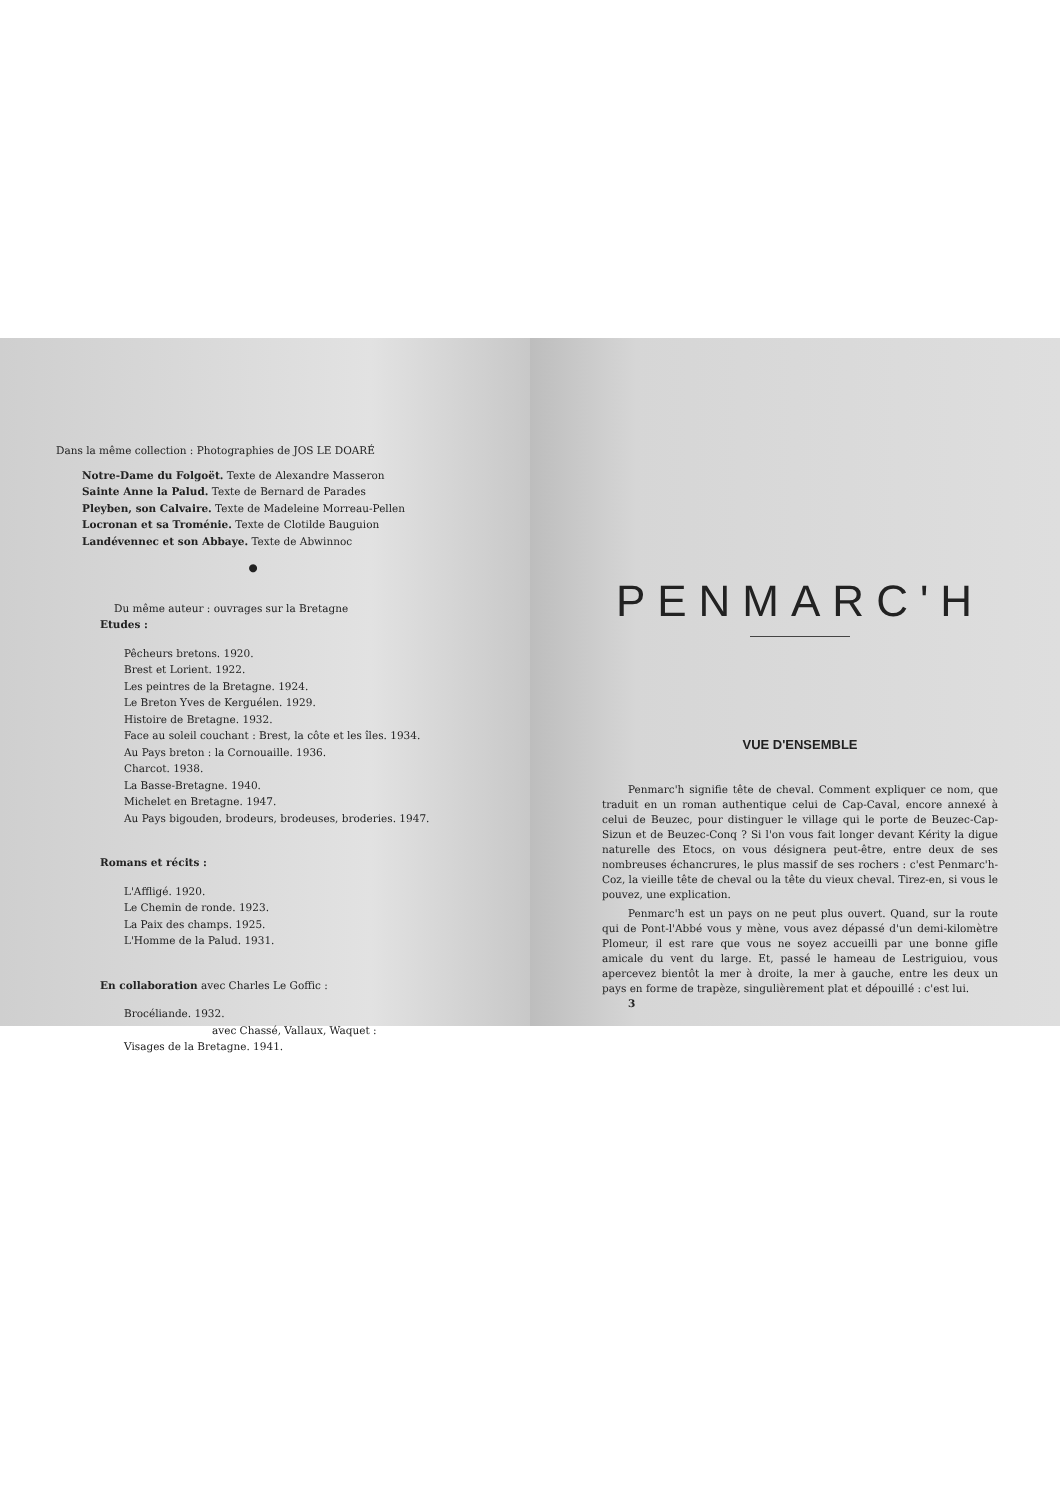Dans la même collection : Photographies de JOS LE DOARÉ
Notre-Dame du Folgoët. Texte de Alexandre Masseron
Sainte Anne la Palud. Texte de Bernard de Parades
Pleyben, son Calvaire. Texte de Madeleine Morreau-Pellen
Locronan et sa Troménie. Texte de Clotilde Bauguion
Landévennec et son Abbaye. Texte de Abwinnoc
●
Du même auteur : ouvrages sur la Bretagne
Etudes :
Pêcheurs bretons. 1920.
Brest et Lorient. 1922.
Les peintres de la Bretagne. 1924.
Le Breton Yves de Kerguélen. 1929.
Histoire de Bretagne. 1932.
Face au soleil couchant : Brest, la côte et les îles. 1934.
Au Pays breton : la Cornouaille. 1936.
Charcot. 1938.
La Basse-Bretagne. 1940.
Michelet en Bretagne. 1947.
Au Pays bigouden, brodeurs, brodeuses, broderies. 1947.
Romans et récits :
L'Affligé. 1920.
Le Chemin de ronde. 1923.
La Paix des champs. 1925.
L'Homme de la Palud. 1931.
En collaboration avec Charles Le Goffic :
Brocéliande. 1932.
avec Chassé, Vallaux, Waquet :
Visages de la Bretagne. 1941.
PENMARC'H
VUE D'ENSEMBLE
Penmarc'h signifie tête de cheval. Comment expliquer ce nom, que traduit en un roman authentique celui de Cap-Caval, encore annexé à celui de Beuzec, pour distinguer le village qui le porte de Beuzec-Cap-Sizun et de Beuzec-Conq ? Si l'on vous fait longer devant Kérity la digue naturelle des Etocs, on vous désignera peut-être, entre deux de ses nombreuses échancrures, le plus massif de ses rochers : c'est Penmarc'h-Coz, la vieille tête de cheval ou la tête du vieux cheval. Tirez-en, si vous le pouvez, une explication.
Penmarc'h est un pays on ne peut plus ouvert. Quand, sur la route qui de Pont-l'Abbé vous y mène, vous avez dépassé d'un demi-kilomètre Plomeur, il est rare que vous ne soyez accueilli par une bonne gifle amicale du vent du large. Et, passé le hameau de Lestriguiou, vous apercevez bientôt la mer à droite, la mer à gauche, entre les deux un pays en forme de trapèze, singulièrement plat et dépouillé : c'est lui.
3